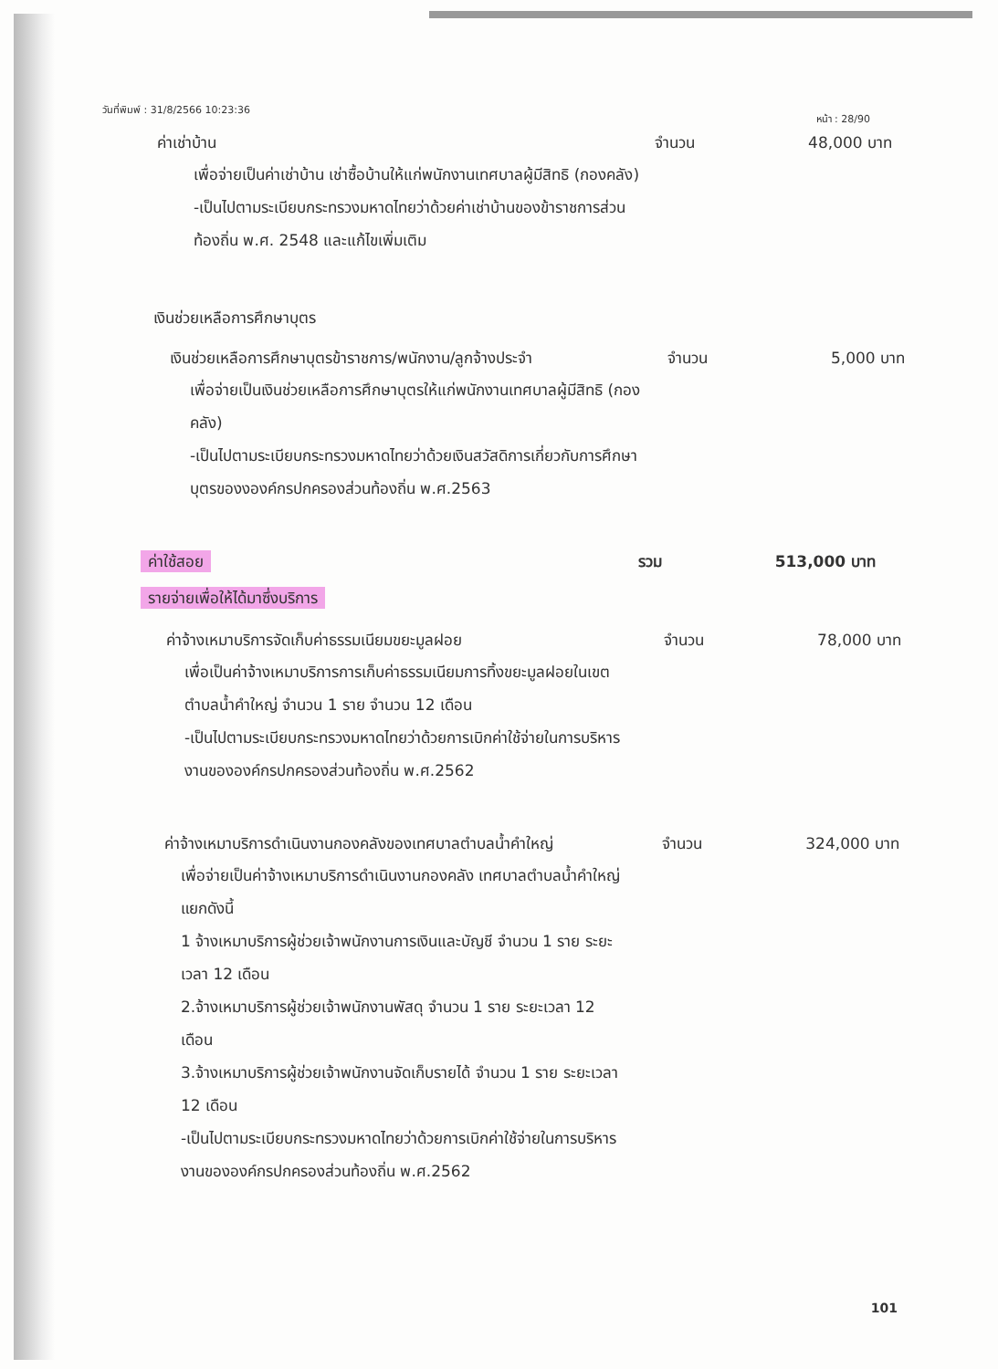วันที่พิมพ์ : 31/8/2566 10:23:36 หน้า : 28/90
ค่าเช่าบ้าน จำนวน 48,000 บาท
เพื่อจ่ายเป็นค่าเช่าบ้าน เช่าซื้อบ้านให้แก่พนักงานเทศบาลผู้มีสิทธิ (กองคลัง)
-เป็นไปตามระเบียบกระทรวงมหาดไทยว่าด้วยค่าเช่าบ้านของข้าราชการส่วนท้องถิ่น พ.ศ. 2548 และแก้ไขเพิ่มเติม
เงินช่วยเหลือการศึกษาบุตร
เงินช่วยเหลือการศึกษาบุตรข้าราชการ/พนักงาน/ลูกจ้างประจำ
จำนวน 5,000 บาท
เพื่อจ่ายเป็นเงินช่วยเหลือการศึกษาบุตรให้แก่พนักงานเทศบาลผู้มีสิทธิ (กองคลัง)
-เป็นไปตามระเบียบกระทรวงมหาดไทยว่าด้วยเงินสวัสดิการเกี่ยวกับการศึกษาบุตรของงองค์กรปกครองส่วนท้องถิ่น พ.ศ.2563
ค่าใช้สอย รวม 513,000 บาท
รายจ่ายเพื่อให้ได้มาซึ่งบริการ
ค่าจ้างเหมาบริการจัดเก็บค่าธรรมเนียมขยะมูลฝอย จำนวน 78,000 บาท
เพื่อเป็นค่าจ้างเหมาบริการการเก็บค่าธรรมเนียมการทิ้งขยะมูลฝอยในเขตตำบลน้ำคำใหญ่ จำนวน 1 ราย จำนวน 12 เดือน
-เป็นไปตามระเบียบกระทรวงมหาดไทยว่าด้วยการเบิกค่าใช้จ่ายในการบริหารงานขององค์กรปกครองส่วนท้องถิ่น พ.ศ.2562
ค่าจ้างเหมาบริการดำเนินงานกองคลังของเทศบาลตำบลน้ำคำใหญ่
จำนวน 324,000 บาท
เพื่อจ่ายเป็นค่าจ้างเหมาบริการดำเนินงานกองคลัง เทศบาลตำบลน้ำคำใหญ่ แยกดังนี้
1 จ้างเหมาบริการผู้ช่วยเจ้าพนักงานการเงินและบัญชี จำนวน 1 ราย ระยะเวลา 12 เดือน
2.จ้างเหมาบริการผู้ช่วยเจ้าพนักงานพัสดุ จำนวน 1 ราย ระยะเวลา 12 เดือน
3.จ้างเหมาบริการผู้ช่วยเจ้าพนักงานจัดเก็บรายได้ จำนวน 1 ราย ระยะเวลา 12 เดือน
-เป็นไปตามระเบียบกระทรวงมหาดไทยว่าด้วยการเบิกค่าใช้จ่ายในการบริหารงานขององค์กรปกครองส่วนท้องถิ่น พ.ศ.2562
101